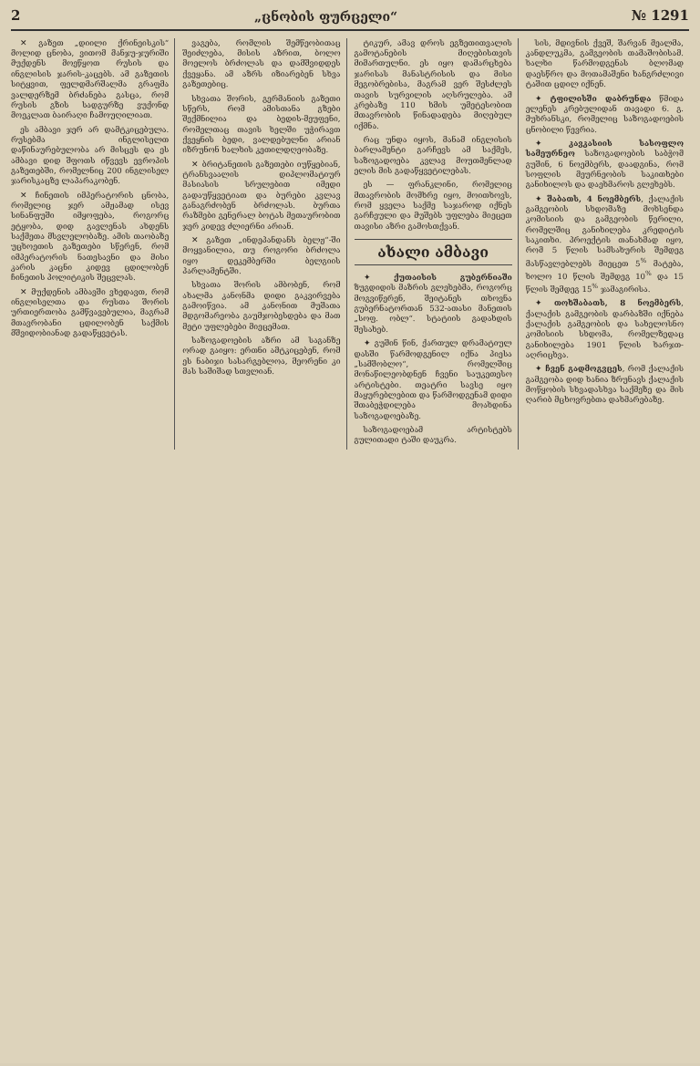2 „ცნობის ფურცელი“№ 1291
✕ გაზეთ „დიილი ქრინეისკის“ მოლიდ ცნობა, ვითომ მანჯუ-ჯურიში მუქდენს მოეწყოთ რუსის და ინგლისის ჯარის-კაცებს. ამ გაზეთის სიტყვით, ფელდმარშალმა გრაფმა ვალდერზემ ბრძანება გასცა, რომ რუსის გზის სადგურზე ვუქონდ მოეკლათ ბაირაღი ჩამოუღილიათ.
ეს ამბავი ჯერ არ დამტკიცებულა. რუსებმა ინგლისელთ დაწინაურებულობა არ მისცეს და ეს ამბავი დიდ შფოთს იწვევს ევროპის გაზეთებში, რომელნიც 200 ინგლისელ ჯარისკაცზე ლაპარაკობენ.
✕ ჩინეთის იმპერატორის ცნობა, რომელიც ჯერ ამჟამად ისევ სინანფუში იმყოფება, როგორც ეტყობა, დიდ გავლენას ახდენს საქმეთა მსვლელობაზე. ამის თაობაზე უცხოეთის გაზეთები სწერენ, რომ იმპერატორის ნათესავნი და მისი კარის კაცნი კიდევ ცდილობენ ჩინეთის პოლიტიკის შეცვლას.
✕ მუქდენის ამბავში ვხედავთ, რომ ინგლისელთა და რუსთა შორის ურთიერთობა გამწვავებულია, მაგრამ მთავრობანი ცდილობენ საქმის მშვიდობიანად გადაწყვეტას.
ვაგება, რომლის შემწეობითაც შეიძლება, მისის აზრით, ბოლო მოელოს ბრძოლას და დამშვიდდეს ქვეყანა. ამ აზრს იზიარებენ სხვა გაზეთებიც.
სხვათა შორის, გერმანიის გაზეთი სწერს, რომ ამისთანა გზები შექმნილია და ბედის-მეუფენი, რომელთაც თავის ხელში უჭირავთ ქვეყნის ბედი, ვალდებულნი არიან იზრუნონ ხალხის კეთილდღეობაზე.
✕ ბრიტანეთის გაზეთები იუწყებიან, ტრანსვაალის დიპლომატიურ მასიასის სრულებით იმედი გადაუწყვეტიათ და ბურები კვლავ განაგრძობენ ბრძოლას. ბურთა რაზმები გენერალ ბოტას მეთაურობით ჯერ კიდევ ძლიერნი არიან.
✕ გაზეთ „ინდეპანდანს ბელჟ“-ში მოყვანილია, თუ როგორი ბრძოლა იყო დეკემბერში ბელგიის პარლამენტში.
სხვათა შორის ამბობენ, რომ ახალმა კანონმა დიდი გაკვირვება გამოიწვია. ამ კანონით მუშათა მდგომარეობა გაუმჯობესდება და მათ მეტი უფლებები მიეცემათ.
საზოგადოების აზრი ამ საგანზე ორად გაიყო: ერთნი ამტკიცებენ, რომ ეს ნაბიჯი სასარგებლოა, მეორენი კი მას საშიშად სთვლიან.
ტიკურ, ამავ დროს ეგზეთითვალის გამოტანების მიღებისთვის მიმართულნი. ეს იყო დამარცხება ჯარისას მანასტრისის და მისი მეგობრებისა, მაგრამ ვერ შესძლეს თავის სურვილის აღსრულება. ამ კრებაზე 110 ხმის უმეტესობით მთავრობის წინადადება მიღებულ იქმნა.
რაც უნდა იყოს, მანამ ინგლისის ბარლამენტი გარჩევს ამ საქმეს, საზოგადოება კვლავ მოუთმენლად ელის მის გადაწყვეტილებას.
ეს — ფრანკლინი, რომელიც მთავრობის მომხრე იყო, მოითხოვს, რომ ყველა საქმე საჯაროდ იქნეს გარჩეული და მუშებს უფლება მიეცეთ თავისი აზრი გამოსთქვან.
ახალი ამბავი
✦ ქუთაისის გუბერნიაში ზუგდიდის მაზრის გლეხებმა, როგორც მოგვიწერენ, შეიტანეს თხოვნა გუბერნატორთან 532-ათასი მანეთის „სოფ. ობლ“. სტატიის გადახდის შესახებ.
✦ გუშინ წინ, ქართულ დრამატიულ დასში წარმოდგენილ იქნა პიესა „სამშობლო“, რომელშიც მონაწილეობდნენ ჩვენი საუკეთესო არტისტები. თეატრი სავსე იყო მაყურებლებით და წარმოდგენამ დიდი შთაბეჭდილება მოახდინა საზოგადოებაზე.
საზოგადოებამ არტისტებს გულითადი ტაში დაუკრა.
სის, მდივნის ქვეშ, შარვან მეალმა, კანდლუკმა, გამგეობის თამაშობისამ. ხალხი წარმოდგენას ბლომად დაესწრო და მოთამაშენი ხანგრძლივი ტაშით ცდილ იქნენ.
✦ ტფილისში დაბრუნდა წმიდა ელენეს კრებულიდან თავადი 6. გ. მუხრანსკი, რომელიც საზოგადოების ცნობილი წევრია.
✦ კავკასიის სასოფლო სამეურნეო საზოგადოების საბჭომ გუშინ, 6 ნოემბერს, დაადგინა, რომ სოფლის მეურნეობის საკითხები განიხილოს და დაეხმაროს გლეხებს.
✦ შაბათს, 4 ნოემბერს, ქალაქის გამგეობის სხდომაზე მოხსენდა კომისიის და გამგეობის წერილი, რომელშიც განიხილება კრედიტის საკითხი. პროექტის თანახმად იყო, რომ 5 წლის სამსახურის შემდეგ მასწავლებლებს მიეცეთ 5<sup>%</sup> მატება, ხოლო 10 წლის შემდეგ 10<sup>%</sup> და 15 წლის შემდეგ 15<sup>%</sup> ჯამაგირისა.
✦ თოხშაბათს, 8 ნოემბერს, ქალაქის გამგეობის დარბაზში იქნება ქალაქის გამგეობის და სახელოსნო კომისიის სხდომა, რომელზედაც განიხილება 1901 წლის ხარჯთ-აღრიცხვა.
✦ ჩვენ გადმოგვცეს, რომ ქალაქის გამგეობა დიდ ხანია ზრუნავს ქალაქის მოწყობის სხვადასხვა საქმეზე და მის ღარიბ მცხოვრებთა დახმარებაზე.